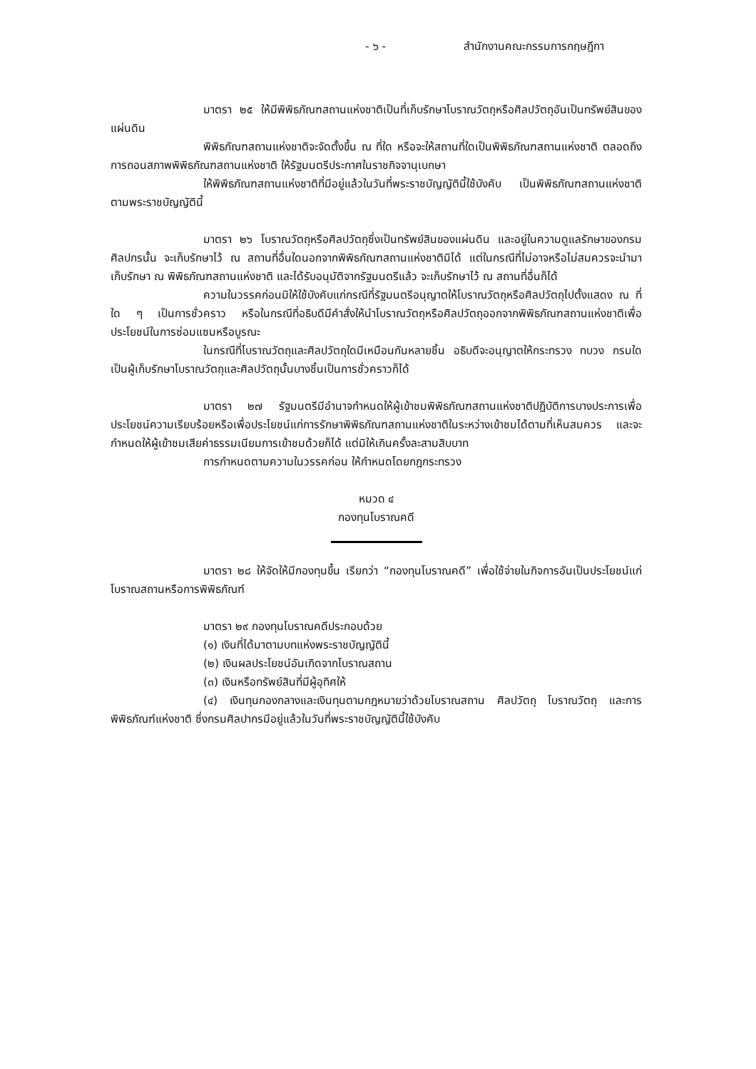- ๖ - สำนักงานคณะกรรมการกฤษฎีกา
มาตรา ๒๕ ให้มีพิพิธภัณฑสถานแห่งชาติเป็นที่เก็บรักษาโบราณวัตถุหรือศิลปวัตถุอันเป็นทรัพย์สินของแผ่นดิน
พิพิธภัณฑสถานแห่งชาติจะจัดตั้งขึ้น ณ ที่ใด หรือจะให้สถานที่ใดเป็นพิพิธภัณฑสถานแห่งชาติ ตลอดถึงการถอนสภาพพิพิธภัณฑสถานแห่งชาติ ให้รัฐมนตรีประกาศในราชกิจจานุเบกษา
ให้พิพิธภัณฑสถานแห่งชาติที่มีอยู่แล้วในวันที่พระราชบัญญัตินี้ใช้บังคับ เป็นพิพิธภัณฑสถานแห่งชาติตามพระราชบัญญัตินี้
มาตรา ๒๖ โบราณวัตถุหรือศิลปวัตถุซึ่งเป็นทรัพย์สินของแผ่นดิน และอยู่ในความดูแลรักษาของกรมศิลปกรนั้น จะเก็บรักษาไว้ ณ สถานที่อื่นใดนอกจากพิพิธภัณฑสถานแห่งชาติมิได้ แต่ในกรณีที่ไม่อาจหรือไม่สมควรจะนำมาเก็บรักษา ณ พิพิธภัณฑสถานแห่งชาติ และได้รับอนุมัติจากรัฐมนตรีแล้ว จะเก็บรักษาไว้ ณ สถานที่อื่นก็ได้
ความในวรรคก่อนมิให้ใช้บังคับแก่กรณีที่รัฐมนตรีอนุญาตให้โบราณวัตถุหรือศิลปวัตถุไปตั้งแสดง ณ ที่ใด ๆ เป็นการชั่วคราว หรือในกรณีที่อธิบดีมีคำสั่งให้นำโบราณวัตถุหรือศิลปวัตถุออกจากพิพิธภัณฑสถานแห่งชาติเพื่อประโยชน์ในการซ่อมแซมหรือบูรณะ
ในกรณีที่โบราณวัตถุและศิลปวัตถุใดมีเหมือนกันหลายชิ้น อธิบดีจะอนุญาตให้กระทรวง ทบวง กรมใดเป็นผู้เก็บรักษาโบราณวัตถุและศิลปวัตถุนั้นบางชิ้นเป็นการชั่วคราวก็ได้
มาตรา ๒๗ รัฐมนตรีมีอำนาจกำหนดให้ผู้เข้าชมพิพิธภัณฑสถานแห่งชาติปฏิบัติการบางประการเพื่อประโยชน์ความเรียบร้อยหรือเพื่อประโยชน์แก่การรักษาพิพิธภัณฑสถานแห่งชาติในระหว่างเข้าชมได้ตามที่เห็นสมควร และจะกำหนดให้ผู้เข้าชมเสียค่าธรรมเนียมการเข้าชมด้วยก็ได้ แต่มิให้เกินครั้งละสามสิบบาท
การกำหนดตามความในวรรคก่อน ให้กำหนดโดยกฎกระทรวง
หมวด ๔
กองทุนโบราณคดี
มาตรา ๒๘ ให้จัดให้มีกองทุนขึ้น เรียกว่า “กองทุนโบราณคดี” เพื่อใช้จ่ายในกิจการอันเป็นประโยชน์แก่โบราณสถานหรือการพิพิธภัณฑ์
มาตรา ๒๙ กองทุนโบราณคดีประกอบด้วย
(๑) เงินที่ได้มาตามบทแห่งพระราชบัญญัตินี้
(๒) เงินผลประโยชน์อันเกิดจากโบราณสถาน
(๓) เงินหรือทรัพย์สินที่มีผู้อุทิศให้
(๔) เงินทุนกองกลางและเงินทุนตามกฎหมายว่าด้วยโบราณสถาน ศิลปวัตถุ โบราณวัตถุ และการพิพิธภัณฑ์แห่งชาติ ซึ่งกรมศิลปากรมีอยู่แล้วในวันที่พระราชบัญญัตินี้ใช้บังคับ